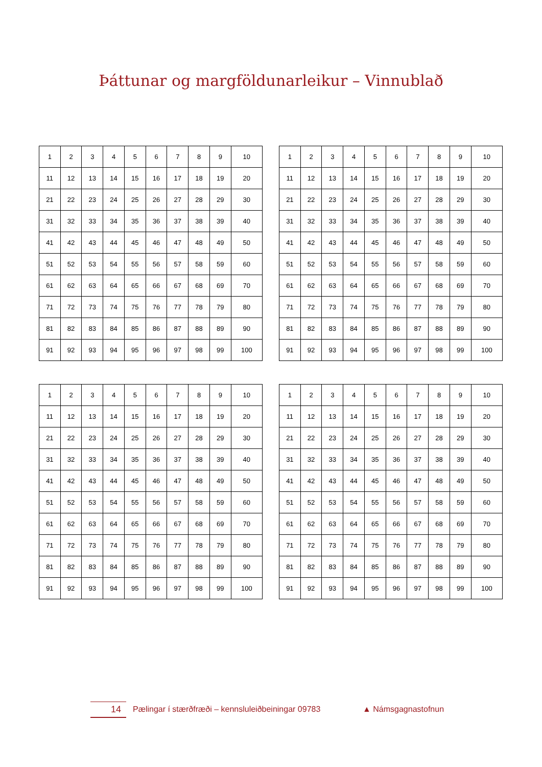Þáttunar og margföldunarleikur – Vinnublað
| 1 | 2 | 3 | 4 | 5 | 6 | 7 | 8 | 9 | 10 |
| 11 | 12 | 13 | 14 | 15 | 16 | 17 | 18 | 19 | 20 |
| 21 | 22 | 23 | 24 | 25 | 26 | 27 | 28 | 29 | 30 |
| 31 | 32 | 33 | 34 | 35 | 36 | 37 | 38 | 39 | 40 |
| 41 | 42 | 43 | 44 | 45 | 46 | 47 | 48 | 49 | 50 |
| 51 | 52 | 53 | 54 | 55 | 56 | 57 | 58 | 59 | 60 |
| 61 | 62 | 63 | 64 | 65 | 66 | 67 | 68 | 69 | 70 |
| 71 | 72 | 73 | 74 | 75 | 76 | 77 | 78 | 79 | 80 |
| 81 | 82 | 83 | 84 | 85 | 86 | 87 | 88 | 89 | 90 |
| 91 | 92 | 93 | 94 | 95 | 96 | 97 | 98 | 99 | 100 |
| 1 | 2 | 3 | 4 | 5 | 6 | 7 | 8 | 9 | 10 |
| 11 | 12 | 13 | 14 | 15 | 16 | 17 | 18 | 19 | 20 |
| 21 | 22 | 23 | 24 | 25 | 26 | 27 | 28 | 29 | 30 |
| 31 | 32 | 33 | 34 | 35 | 36 | 37 | 38 | 39 | 40 |
| 41 | 42 | 43 | 44 | 45 | 46 | 47 | 48 | 49 | 50 |
| 51 | 52 | 53 | 54 | 55 | 56 | 57 | 58 | 59 | 60 |
| 61 | 62 | 63 | 64 | 65 | 66 | 67 | 68 | 69 | 70 |
| 71 | 72 | 73 | 74 | 75 | 76 | 77 | 78 | 79 | 80 |
| 81 | 82 | 83 | 84 | 85 | 86 | 87 | 88 | 89 | 90 |
| 91 | 92 | 93 | 94 | 95 | 96 | 97 | 98 | 99 | 100 |
| 1 | 2 | 3 | 4 | 5 | 6 | 7 | 8 | 9 | 10 |
| 11 | 12 | 13 | 14 | 15 | 16 | 17 | 18 | 19 | 20 |
| 21 | 22 | 23 | 24 | 25 | 26 | 27 | 28 | 29 | 30 |
| 31 | 32 | 33 | 34 | 35 | 36 | 37 | 38 | 39 | 40 |
| 41 | 42 | 43 | 44 | 45 | 46 | 47 | 48 | 49 | 50 |
| 51 | 52 | 53 | 54 | 55 | 56 | 57 | 58 | 59 | 60 |
| 61 | 62 | 63 | 64 | 65 | 66 | 67 | 68 | 69 | 70 |
| 71 | 72 | 73 | 74 | 75 | 76 | 77 | 78 | 79 | 80 |
| 81 | 82 | 83 | 84 | 85 | 86 | 87 | 88 | 89 | 90 |
| 91 | 92 | 93 | 94 | 95 | 96 | 97 | 98 | 99 | 100 |
| 1 | 2 | 3 | 4 | 5 | 6 | 7 | 8 | 9 | 10 |
| 11 | 12 | 13 | 14 | 15 | 16 | 17 | 18 | 19 | 20 |
| 21 | 22 | 23 | 24 | 25 | 26 | 27 | 28 | 29 | 30 |
| 31 | 32 | 33 | 34 | 35 | 36 | 37 | 38 | 39 | 40 |
| 41 | 42 | 43 | 44 | 45 | 46 | 47 | 48 | 49 | 50 |
| 51 | 52 | 53 | 54 | 55 | 56 | 57 | 58 | 59 | 60 |
| 61 | 62 | 63 | 64 | 65 | 66 | 67 | 68 | 69 | 70 |
| 71 | 72 | 73 | 74 | 75 | 76 | 77 | 78 | 79 | 80 |
| 81 | 82 | 83 | 84 | 85 | 86 | 87 | 88 | 89 | 90 |
| 91 | 92 | 93 | 94 | 95 | 96 | 97 | 98 | 99 | 100 |
14
Pælingar í stærðfræði – kennsluleiðbeiningar 09783
▲ Námsgagnastofnun